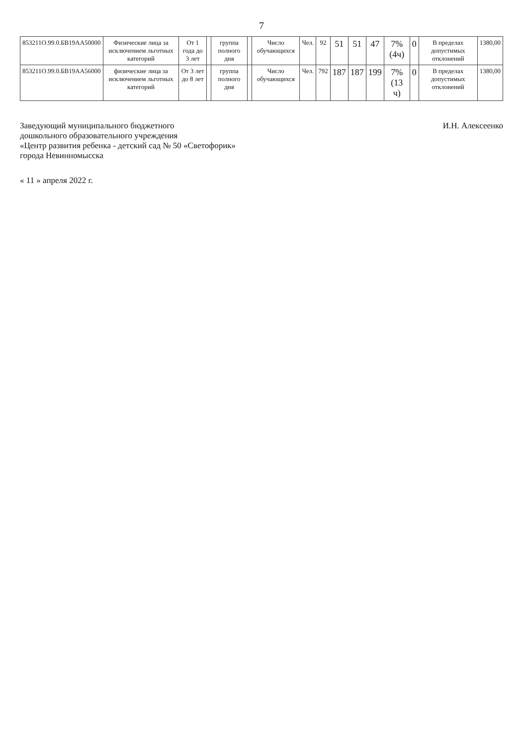7
| 853211О.99.0.БВ19АА50000 | Физические лица за исключением льготных категорий | От 1 года до 3 лет | | группа полного дня | | Число обучающихся | Чел. | 92 | 51 | 51 | 47 | 7% (4ч) | 0 | В пределах допустимых отклонений | 1380,00 |
| 853211О.99.0.БВ19АА56000 | физические лица за исключением льготных категорий | От 3 лет до 8 лет | | группа полного дня | | Число обучающихся | Чел. | 792 | 187 | 187 | 199 | 7% (13 ч) | 0 | В пределах допустимых отклонений | 1380,00 |
Заведующий муниципального бюджетного
дошкольного образовательного учреждения
«Центр развития ребенка - детский сад № 50 «Светофорик»
города Невинномысска
И.Н. Алексеенко
« 11 » апреля 2022 г.